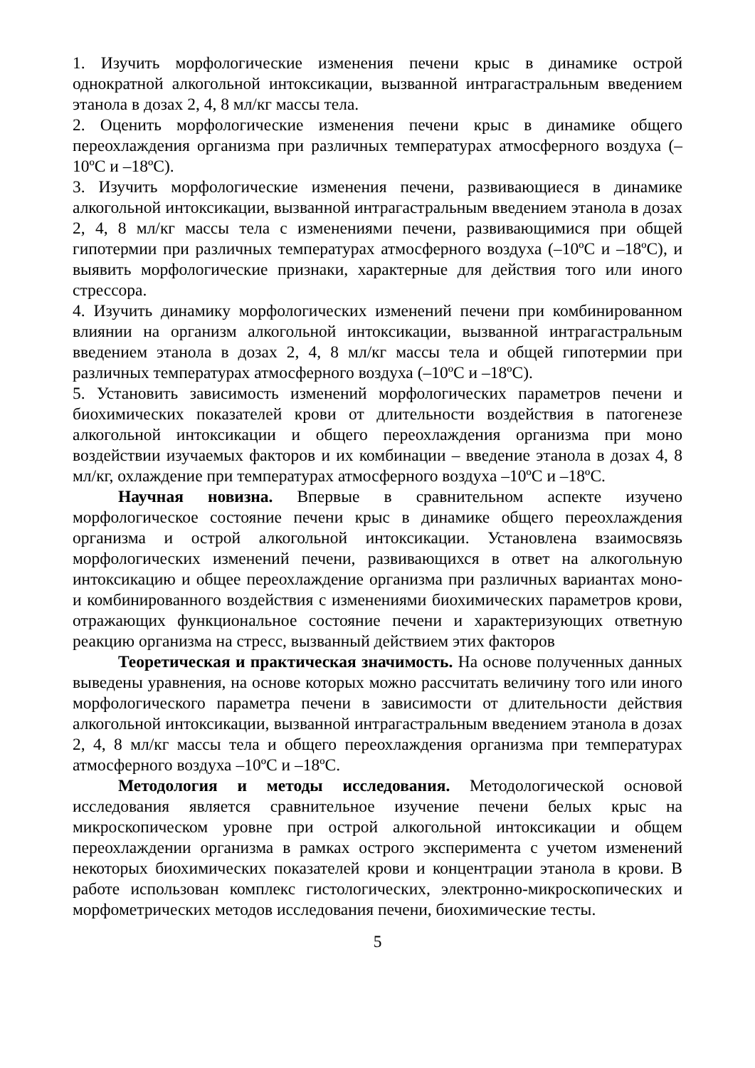1. Изучить морфологические изменения печени крыс в динамике острой однократной алкогольной интоксикации, вызванной интрагастральным введением этанола в дозах 2, 4, 8 мл/кг массы тела.
2. Оценить морфологические изменения печени крыс в динамике общего переохлаждения организма при различных температурах атмосферного воздуха (–10ºС и –18ºС).
3. Изучить морфологические изменения печени, развивающиеся в динамике алкогольной интоксикации, вызванной интрагастральным введением этанола в дозах 2, 4, 8 мл/кг массы тела с изменениями печени, развивающимися при общей гипотермии при различных температурах атмосферного воздуха (–10ºС и –18ºС), и выявить морфологические признаки, характерные для действия того или иного стрессора.
4. Изучить динамику морфологических изменений печени при комбинированном влиянии на организм алкогольной интоксикации, вызванной интрагастральным введением этанола в дозах 2, 4, 8 мл/кг массы тела и общей гипотермии при различных температурах атмосферного воздуха (–10ºС и –18ºС).
5. Установить зависимость изменений морфологических параметров печени и биохимических показателей крови от длительности воздействия в патогенезе алкогольной интоксикации и общего переохлаждения организма при моно воздействии изучаемых факторов и их комбинации – введение этанола в дозах 4, 8 мл/кг, охлаждение при температурах атмосферного воздуха –10ºС и –18ºС.
Научная новизна. Впервые в сравнительном аспекте изучено морфологическое состояние печени крыс в динамике общего переохлаждения организма и острой алкогольной интоксикации. Установлена взаимосвязь морфологических изменений печени, развивающихся в ответ на алкогольную интоксикацию и общее переохлаждение организма при различных вариантах моно- и комбинированного воздействия с изменениями биохимических параметров крови, отражающих функциональное состояние печени и характеризующих ответную реакцию организма на стресс, вызванный действием этих факторов
Теоретическая и практическая значимость. На основе полученных данных выведены уравнения, на основе которых можно рассчитать величину того или иного морфологического параметра печени в зависимости от длительности действия алкогольной интоксикации, вызванной интрагастральным введением этанола в дозах 2, 4, 8 мл/кг массы тела и общего переохлаждения организма при температурах атмосферного воздуха –10ºС и –18ºС.
Методология и методы исследования. Методологической основой исследования является сравнительное изучение печени белых крыс на микроскопическом уровне при острой алкогольной интоксикации и общем переохлаждении организма в рамках острого эксперимента с учетом изменений некоторых биохимических показателей крови и концентрации этанола в крови. В работе использован комплекс гистологических, электронно-микроскопических и морфометрических методов исследования печени, биохимические тесты.
5